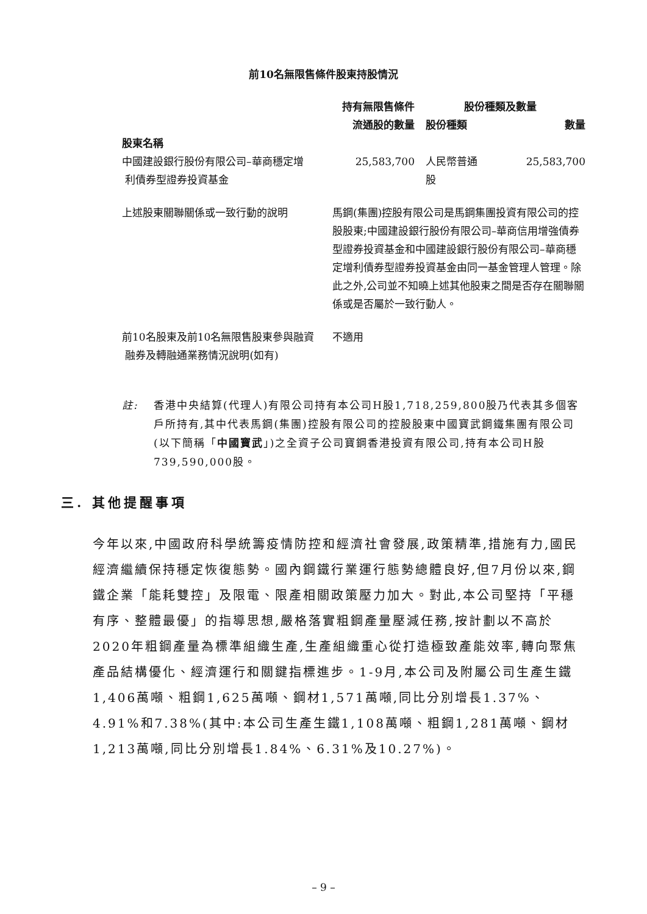前10名無限售條件股東持股情況
| 股東名稱 | 持有無限售條件 | 股份種類及數量 | |
| --- | --- | --- | --- |
| | 流通股的數量 | 股份種類 | 數量 |
| 中國建設銀行股份有限公司–華商穩定增 利債券型證券投資基金 | 25,583,700 | 人民幣普通股 | 25,583,700 |
| 上述股東關聯關係或一致行動的說明 | 馬鋼(集團)控股有限公司是馬鋼集團投資有限公司的控股股東;中國建設銀行股份有限公司–華商信用增強債券型證券投資基金和中國建設銀行股份有限公司–華商穩定增利債券型證券投資基金由同一基金管理人管理。除此之外,公司並不知曉上述其他股東之間是否存在關聯關係或是否屬於一致行動人。 | | |
| 前10名股東及前10名無限售股東參與融資 融券及轉融通業務情況說明(如有) | 不適用 | | |
註: 香港中央結算(代理人)有限公司持有本公司H股1,718,259,800股乃代表其多個客戶所持有,其中代表馬鋼(集團)控股有限公司的控股股東中國寶武鋼鐵集團有限公司(以下簡稱「中國寶武」)之全資子公司寶鋼香港投資有限公司,持有本公司H股739,590,000股。
三. 其他提醒事項
今年以來,中國政府科學統籌疫情防控和經濟社會發展,政策精準,措施有力,國民經濟繼續保持穩定恢復態勢。國內鋼鐵行業運行態勢總體良好,但7月份以來,鋼鐵企業「能耗雙控」及限電、限產相關政策壓力加大。對此,本公司堅持「平穩有序、整體最優」的指導思想,嚴格落實粗鋼產量壓減任務,按計劃以不高於2020年粗鋼產量為標準組織生產,生產組織重心從打造極致產能效率,轉向聚焦產品結構優化、經濟運行和關鍵指標進步。1-9月,本公司及附屬公司生產生鐵1,406萬噸、粗鋼1,625萬噸、鋼材1,571萬噸,同比分別增長1.37%、4.91%和7.38%(其中:本公司生產生鐵1,108萬噸、粗鋼1,281萬噸、鋼材1,213萬噸,同比分別增長1.84%、6.31%及10.27%)。
– 9 –